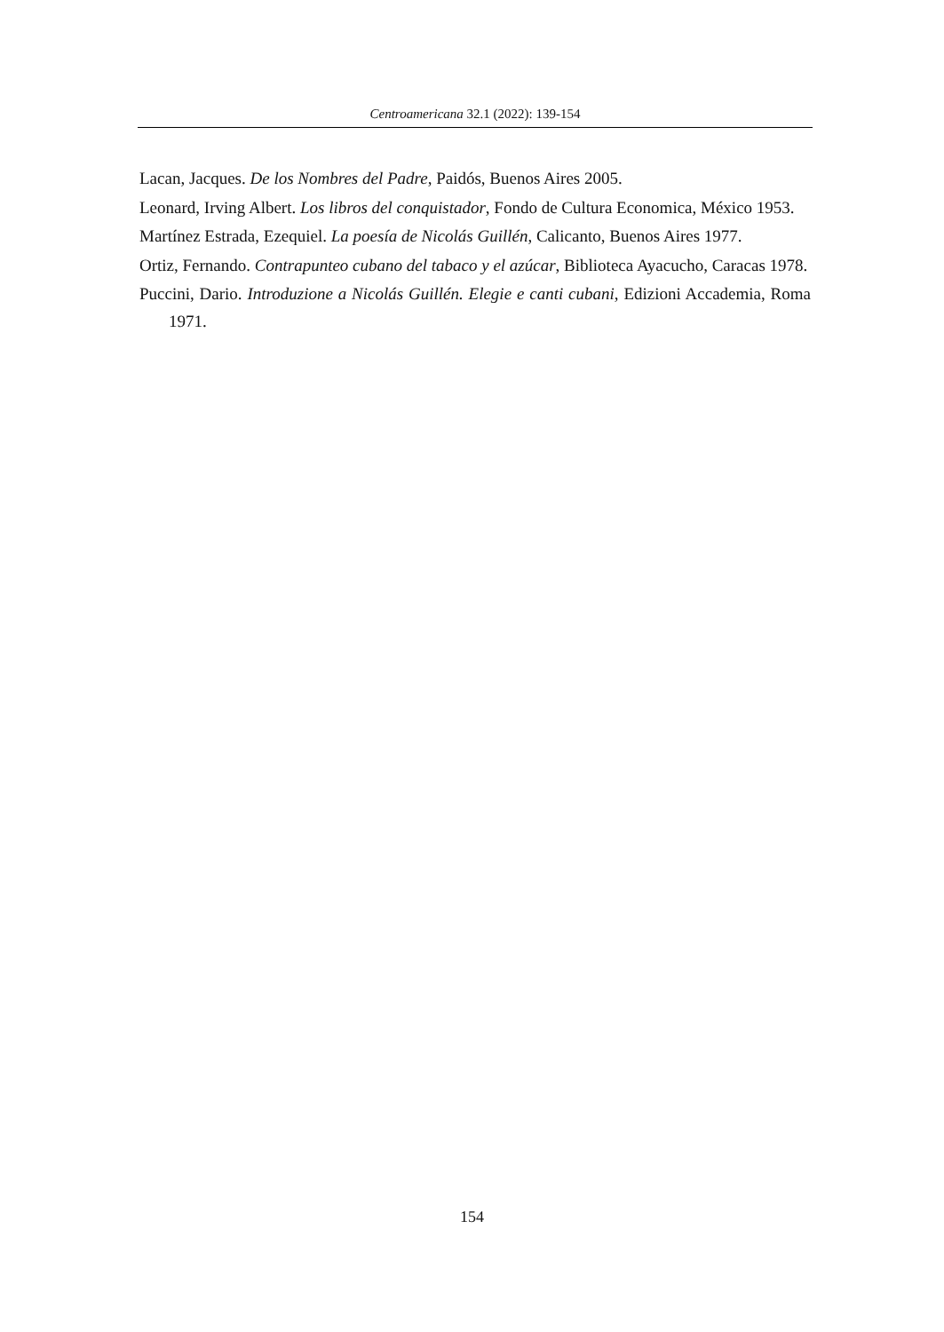Centroamericana 32.1 (2022): 139-154
Lacan, Jacques. De los Nombres del Padre, Paidós, Buenos Aires 2005.
Leonard, Irving Albert. Los libros del conquistador, Fondo de Cultura Economica, México 1953.
Martínez Estrada, Ezequiel. La poesía de Nicolás Guillén, Calicanto, Buenos Aires 1977.
Ortiz, Fernando. Contrapunteo cubano del tabaco y el azúcar, Biblioteca Ayacucho, Caracas 1978.
Puccini, Dario. Introduzione a Nicolás Guillén. Elegie e canti cubani, Edizioni Accademia, Roma 1971.
154